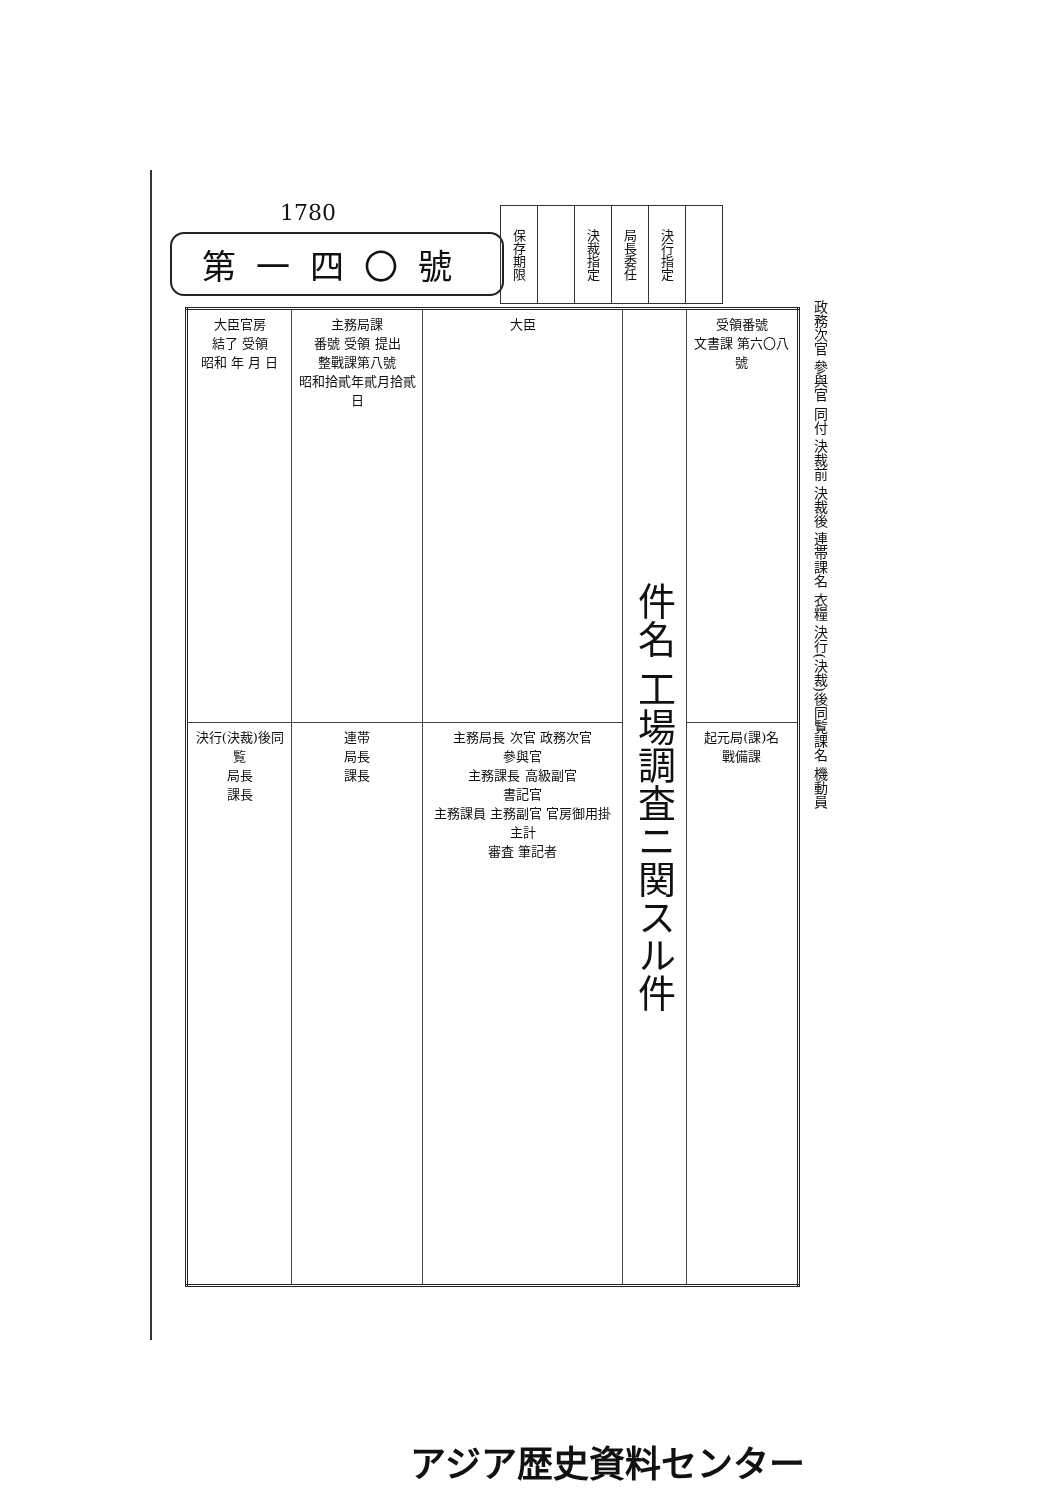1780
第一四〇號
| 保存期限 | | 決裁指定 | 局長委任 | 決行指定 | |
| 大臣官房 結了 受領 昭和 年 月 日 | 主務局課 番號 受領 提出 整戰課第八號 昭和拾貳年貳月拾貳日 | 大臣 | 件名 工場調査ニ関スル件 | 受領番號 文書課 第六〇八號 |
| 決行(決裁)後同覧 局長 課長 | 連帯 局長 課長 | 主務局長 次官 政務次官 參與官 主務課長 高級副官 書記官 主務課員 主務副官 官房御用掛主計 審査 筆記者 | | 起元局(課)名 戰備課 |
政務次官 參與官 同付 決裁前 決裁後 連帯課名 衣糧 決行(決裁)後同覧課名 機動員
アジア歴史資料センター